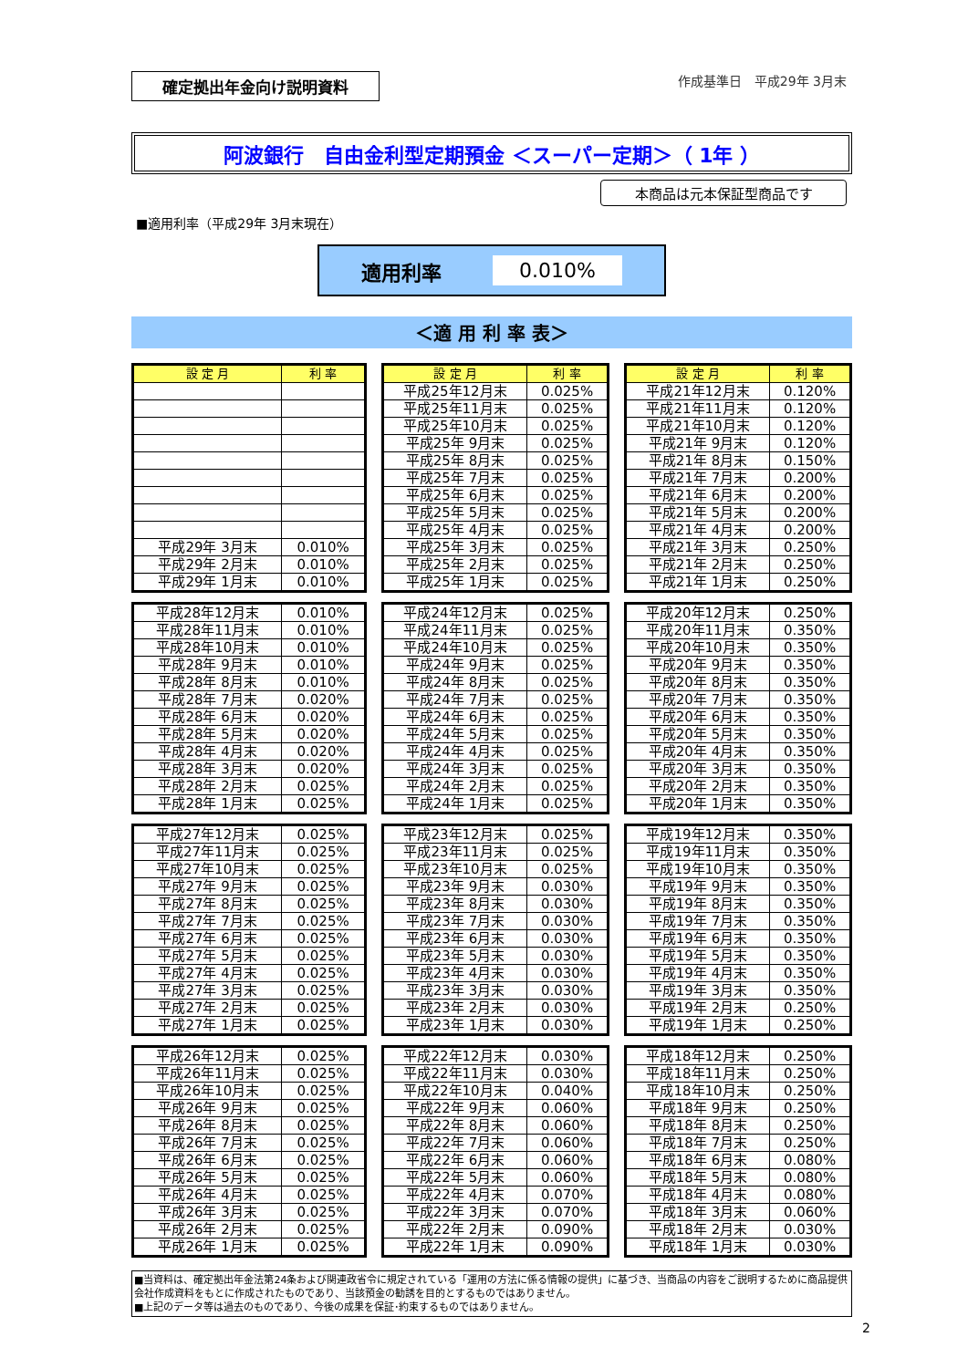確定拠出年金向け説明資料
作成基準日　平成29年 3月末
阿波銀行　自由金利型定期預金 ＜スーパー定期＞（ 1年 ）
本商品は元本保証型商品です
■適用利率（平成29年 3月末現在）
適用利率 0.010%
＜適 用 利 率 表＞
| 設 定 月 | 利 率 |
| --- | --- |
| 平成29年 3月末 | 0.010% |
| 平成29年 2月末 | 0.010% |
| 平成29年 1月末 | 0.010% |
| 設 定 月 | 利 率 |
| --- | --- |
| 平成25年12月末 | 0.025% |
| 平成25年11月末 | 0.025% |
| 平成25年10月末 | 0.025% |
| 平成25年 9月末 | 0.025% |
| 平成25年 8月末 | 0.025% |
| 平成25年 7月末 | 0.025% |
| 平成25年 6月末 | 0.025% |
| 平成25年 5月末 | 0.025% |
| 平成25年 4月末 | 0.025% |
| 平成25年 3月末 | 0.025% |
| 平成25年 2月末 | 0.025% |
| 平成25年 1月末 | 0.025% |
| 設 定 月 | 利 率 |
| --- | --- |
| 平成21年12月末 | 0.120% |
| 平成21年11月末 | 0.120% |
| 平成21年10月末 | 0.120% |
| 平成21年 9月末 | 0.120% |
| 平成21年 8月末 | 0.150% |
| 平成21年 7月末 | 0.200% |
| 平成21年 6月末 | 0.200% |
| 平成21年 5月末 | 0.200% |
| 平成21年 4月末 | 0.200% |
| 平成21年 3月末 | 0.250% |
| 平成21年 2月末 | 0.250% |
| 平成21年 1月末 | 0.250% |
| 平成28年12月末 | 0.010% |
| 平成28年11月末 | 0.010% |
| 平成28年10月末 | 0.010% |
| 平成28年 9月末 | 0.010% |
| 平成28年 8月末 | 0.010% |
| 平成28年 7月末 | 0.020% |
| 平成28年 6月末 | 0.020% |
| 平成28年 5月末 | 0.020% |
| 平成28年 4月末 | 0.020% |
| 平成28年 3月末 | 0.020% |
| 平成28年 2月末 | 0.025% |
| 平成28年 1月末 | 0.025% |
| 平成24年12月末 | 0.025% |
| 平成24年11月末 | 0.025% |
| 平成24年10月末 | 0.025% |
| 平成24年 9月末 | 0.025% |
| 平成24年 8月末 | 0.025% |
| 平成24年 7月末 | 0.025% |
| 平成24年 6月末 | 0.025% |
| 平成24年 5月末 | 0.025% |
| 平成24年 4月末 | 0.025% |
| 平成24年 3月末 | 0.025% |
| 平成24年 2月末 | 0.025% |
| 平成24年 1月末 | 0.025% |
| 平成20年12月末 | 0.250% |
| 平成20年11月末 | 0.350% |
| 平成20年10月末 | 0.350% |
| 平成20年 9月末 | 0.350% |
| 平成20年 8月末 | 0.350% |
| 平成20年 7月末 | 0.350% |
| 平成20年 6月末 | 0.350% |
| 平成20年 5月末 | 0.350% |
| 平成20年 4月末 | 0.350% |
| 平成20年 3月末 | 0.350% |
| 平成20年 2月末 | 0.350% |
| 平成20年 1月末 | 0.350% |
| 平成27年12月末 | 0.025% |
| 平成27年11月末 | 0.025% |
| 平成27年10月末 | 0.025% |
| 平成27年 9月末 | 0.025% |
| 平成27年 8月末 | 0.025% |
| 平成27年 7月末 | 0.025% |
| 平成27年 6月末 | 0.025% |
| 平成27年 5月末 | 0.025% |
| 平成27年 4月末 | 0.025% |
| 平成27年 3月末 | 0.025% |
| 平成27年 2月末 | 0.025% |
| 平成27年 1月末 | 0.025% |
| 平成23年12月末 | 0.025% |
| 平成23年11月末 | 0.025% |
| 平成23年10月末 | 0.025% |
| 平成23年 9月末 | 0.030% |
| 平成23年 8月末 | 0.030% |
| 平成23年 7月末 | 0.030% |
| 平成23年 6月末 | 0.030% |
| 平成23年 5月末 | 0.030% |
| 平成23年 4月末 | 0.030% |
| 平成23年 3月末 | 0.030% |
| 平成23年 2月末 | 0.030% |
| 平成23年 1月末 | 0.030% |
| 平成19年12月末 | 0.350% |
| 平成19年11月末 | 0.350% |
| 平成19年10月末 | 0.350% |
| 平成19年 9月末 | 0.350% |
| 平成19年 8月末 | 0.350% |
| 平成19年 7月末 | 0.350% |
| 平成19年 6月末 | 0.350% |
| 平成19年 5月末 | 0.350% |
| 平成19年 4月末 | 0.350% |
| 平成19年 3月末 | 0.350% |
| 平成19年 2月末 | 0.250% |
| 平成19年 1月末 | 0.250% |
| 平成26年12月末 | 0.025% |
| 平成26年11月末 | 0.025% |
| 平成26年10月末 | 0.025% |
| 平成26年 9月末 | 0.025% |
| 平成26年 8月末 | 0.025% |
| 平成26年 7月末 | 0.025% |
| 平成26年 6月末 | 0.025% |
| 平成26年 5月末 | 0.025% |
| 平成26年 4月末 | 0.025% |
| 平成26年 3月末 | 0.025% |
| 平成26年 2月末 | 0.025% |
| 平成26年 1月末 | 0.025% |
| 平成22年12月末 | 0.030% |
| 平成22年11月末 | 0.030% |
| 平成22年10月末 | 0.040% |
| 平成22年 9月末 | 0.060% |
| 平成22年 8月末 | 0.060% |
| 平成22年 7月末 | 0.060% |
| 平成22年 6月末 | 0.060% |
| 平成22年 5月末 | 0.060% |
| 平成22年 4月末 | 0.070% |
| 平成22年 3月末 | 0.070% |
| 平成22年 2月末 | 0.090% |
| 平成22年 1月末 | 0.090% |
| 平成18年12月末 | 0.250% |
| 平成18年11月末 | 0.250% |
| 平成18年10月末 | 0.250% |
| 平成18年 9月末 | 0.250% |
| 平成18年 8月末 | 0.250% |
| 平成18年 7月末 | 0.250% |
| 平成18年 6月末 | 0.080% |
| 平成18年 5月末 | 0.080% |
| 平成18年 4月末 | 0.080% |
| 平成18年 3月末 | 0.060% |
| 平成18年 2月末 | 0.030% |
| 平成18年 1月末 | 0.030% |
■当資料は、確定拠出年金法第24条および関連政省令に規定されている「運用の方法に係る情報の提供」に基づき、当商品の内容をご説明するために商品提供会社作成資料をもとに作成されたものであり、当該預金の勧誘を目的とするものではありません。
■上記のデータ等は過去のものであり、今後の成果を保証･約束するものではありません。
2